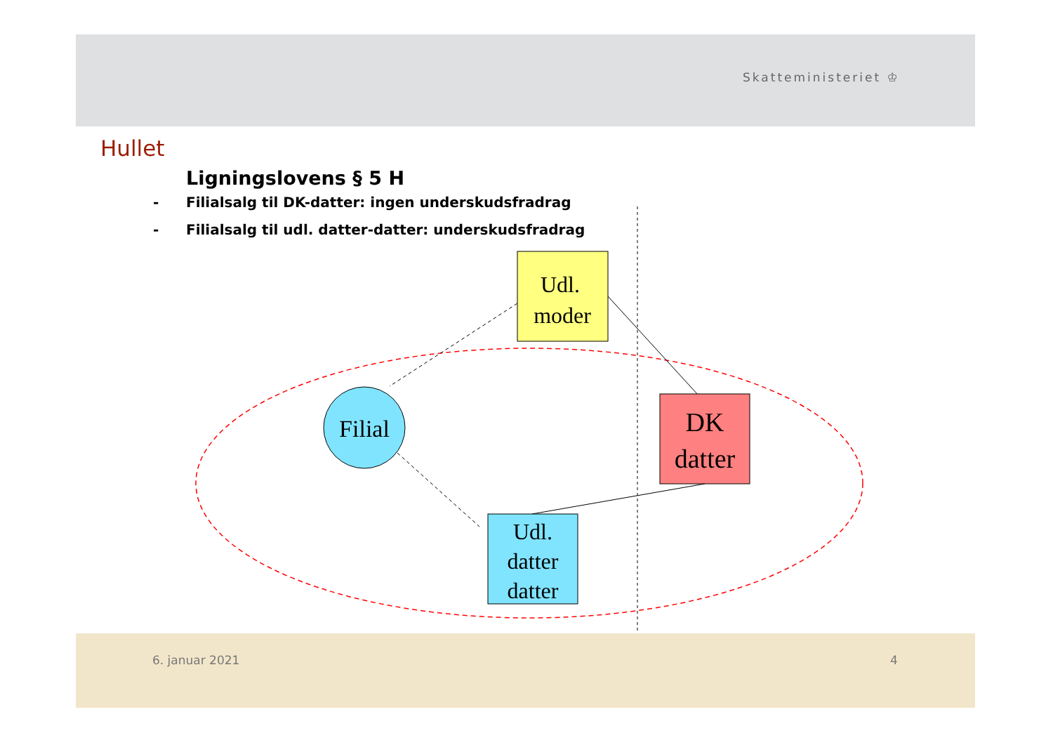Skatteministeriet ♔
Hullet
Ligningslovens § 5 H
- Filialsalg til DK-datter: ingen underskudsfradrag
- Filialsalg til udl. datter-datter: underskudsfradrag
Udl.
moder
Filial
DK
datter
Udl.
datter
datter
6. januar 2021 4